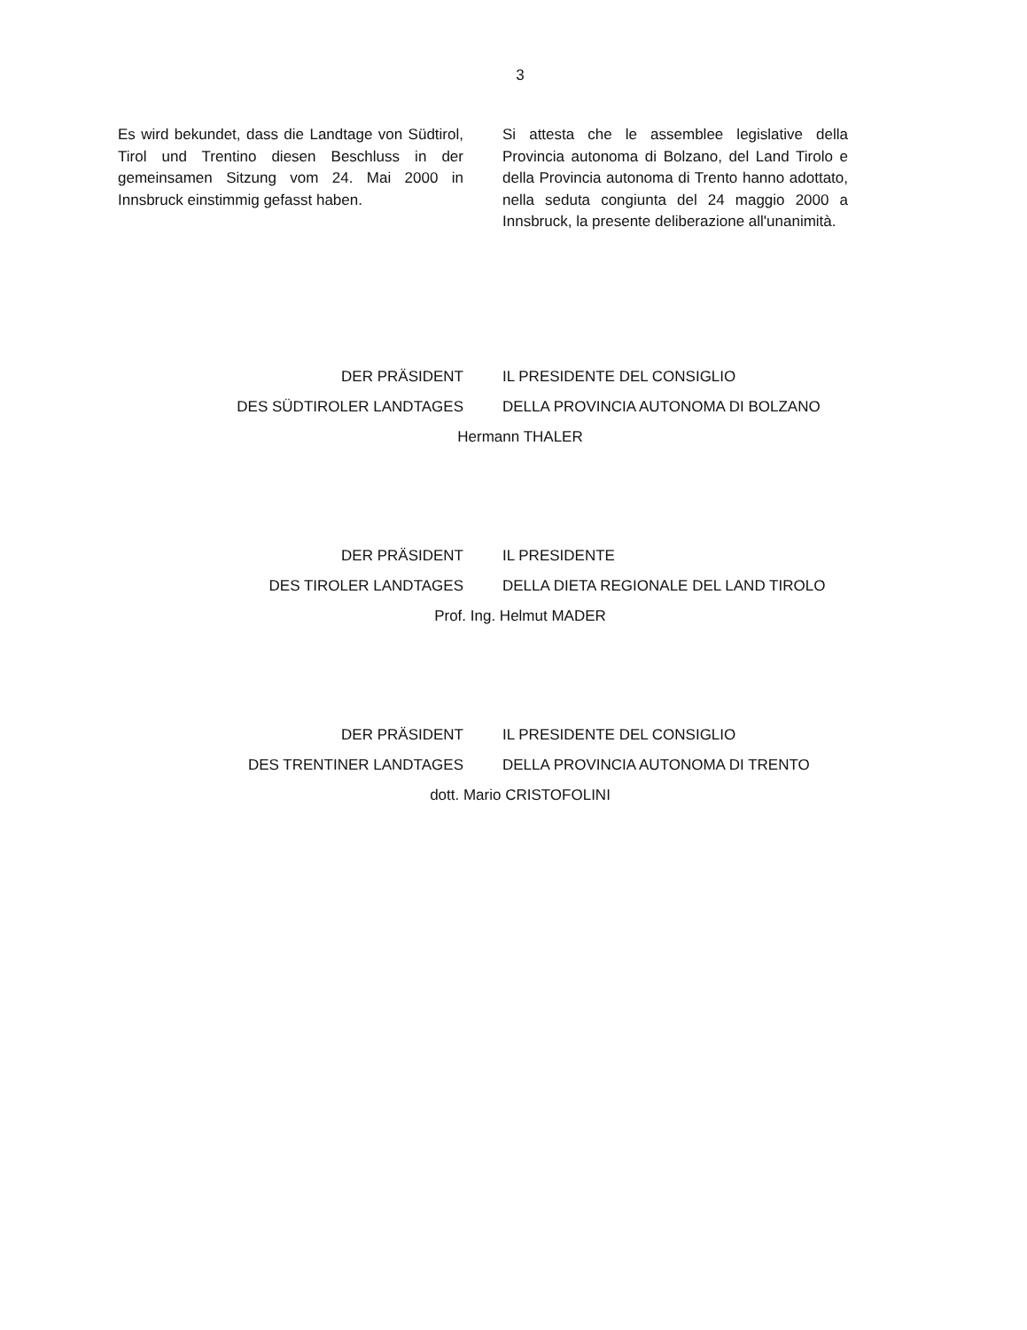3
Es wird bekundet, dass die Landtage von Südtirol, Tirol und Trentino diesen Beschluss in der gemeinsamen Sitzung vom 24. Mai 2000 in Innsbruck einstimmig gefasst haben.
Si attesta che le assemblee legislative della Provincia autonoma di Bolzano, del Land Tirolo e della Provincia autonoma di Trento hanno adottato, nella seduta congiunta del 24 maggio 2000 a Innsbruck, la presente deliberazione all'unanimità.
DER PRÄSIDENT IL PRESIDENTE DEL CONSIGLIO
DES SÜDTIROLER LANDTAGES DELLA PROVINCIA AUTONOMA DI BOLZANO
Hermann THALER
DER PRÄSIDENT IL PRESIDENTE
DES TIROLER LANDTAGES DELLA DIETA REGIONALE DEL LAND TIROLO
Prof. Ing. Helmut MADER
DER PRÄSIDENT IL PRESIDENTE DEL CONSIGLIO
DES TRENTINER LANDTAGES DELLA PROVINCIA AUTONOMA DI TRENTO
dott. Mario CRISTOFOLINI